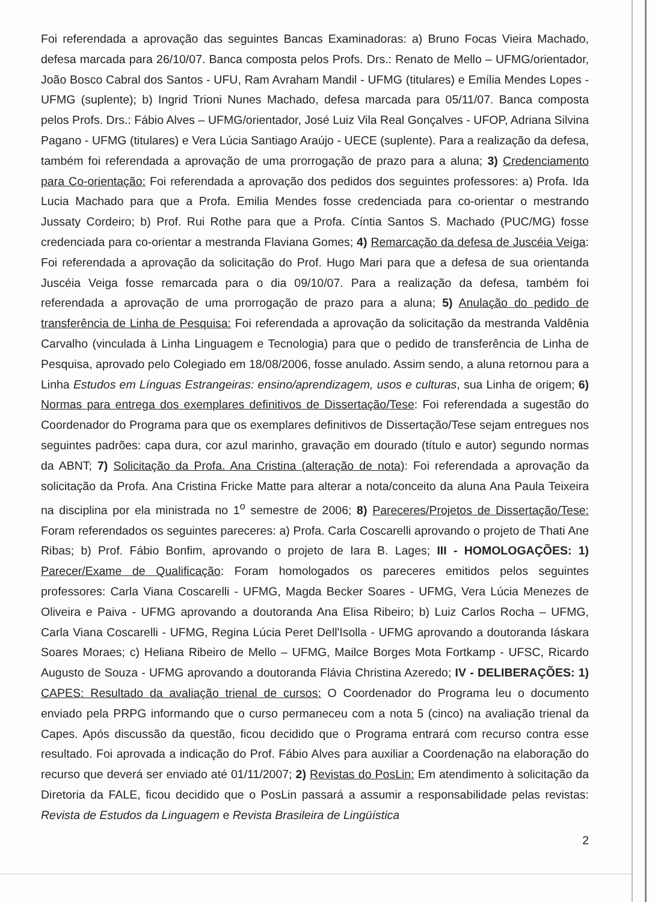Foi referendada a aprovação das seguintes Bancas Examinadoras: a) Bruno Focas Vieira Machado, defesa marcada para 26/10/07. Banca composta pelos Profs. Drs.: Renato de Mello – UFMG/orientador, João Bosco Cabral dos Santos - UFU, Ram Avraham Mandil - UFMG (titulares) e Emília Mendes Lopes - UFMG (suplente); b) Ingrid Trioni Nunes Machado, defesa marcada para 05/11/07. Banca composta pelos Profs. Drs.: Fábio Alves – UFMG/orientador, José Luiz Vila Real Gonçalves - UFOP, Adriana Silvina Pagano - UFMG (titulares) e Vera Lúcia Santiago Araújo - UECE (suplente). Para a realização da defesa, também foi referendada a aprovação de uma prorrogação de prazo para a aluna; 3) Credenciamento para Co-orientação: Foi referendada a aprovação dos pedidos dos seguintes professores: a) Profa. Ida Lucia Machado para que a Profa. Emilia Mendes fosse credenciada para co-orientar o mestrando Jussaty Cordeiro; b) Prof. Rui Rothe para que a Profa. Cíntia Santos S. Machado (PUC/MG) fosse credenciada para co-orientar a mestranda Flaviana Gomes; 4) Remarcação da defesa de Juscéia Veiga: Foi referendada a aprovação da solicitação do Prof. Hugo Mari para que a defesa de sua orientanda Juscéia Veiga fosse remarcada para o dia 09/10/07. Para a realização da defesa, também foi referendada a aprovação de uma prorrogação de prazo para a aluna; 5) Anulação do pedido de transferência de Linha de Pesquisa: Foi referendada a aprovação da solicitação da mestranda Valdênia Carvalho (vinculada à Linha Linguagem e Tecnologia) para que o pedido de transferência de Linha de Pesquisa, aprovado pelo Colegiado em 18/08/2006, fosse anulado. Assim sendo, a aluna retornou para a Linha Estudos em Línguas Estrangeiras: ensino/aprendizagem, usos e culturas, sua Linha de origem; 6) Normas para entrega dos exemplares definitivos de Dissertação/Tese: Foi referendada a sugestão do Coordenador do Programa para que os exemplares definitivos de Dissertação/Tese sejam entregues nos seguintes padrões: capa dura, cor azul marinho, gravação em dourado (título e autor) segundo normas da ABNT; 7) Solicitação da Profa. Ana Cristina (alteração de nota): Foi referendada a aprovação da solicitação da Profa. Ana Cristina Fricke Matte para alterar a nota/conceito da aluna Ana Paula Teixeira na disciplina por ela ministrada no 1<sup>o</sup> semestre de 2006; 8) Pareceres/Projetos de Dissertação/Tese: Foram referendados os seguintes pareceres: a) Profa. Carla Coscarelli aprovando o projeto de Thati Ane Ribas; b) Prof. Fábio Bonfim, aprovando o projeto de Iara B. Lages; III - HOMOLOGAÇÕES: 1) Parecer/Exame de Qualificação: Foram homologados os pareceres emitidos pelos seguintes professores: Carla Viana Coscarelli - UFMG, Magda Becker Soares - UFMG, Vera Lúcia Menezes de Oliveira e Paiva - UFMG aprovando a doutoranda Ana Elisa Ribeiro; b) Luiz Carlos Rocha – UFMG, Carla Viana Coscarelli - UFMG, Regina Lúcia Peret Dell'Isolla - UFMG aprovando a doutoranda Iáskara Soares Moraes; c) Heliana Ribeiro de Mello – UFMG, Mailce Borges Mota Fortkamp - UFSC, Ricardo Augusto de Souza - UFMG aprovando a doutoranda Flávia Christina Azeredo; IV - DELIBERAÇÕES: 1) CAPES: Resultado da avaliação trienal de cursos: O Coordenador do Programa leu o documento enviado pela PRPG informando que o curso permaneceu com a nota 5 (cinco) na avaliação trienal da Capes. Após discussão da questão, ficou decidido que o Programa entrará com recurso contra esse resultado. Foi aprovada a indicação do Prof. Fábio Alves para auxiliar a Coordenação na elaboração do recurso que deverá ser enviado até 01/11/2007; 2) Revistas do PosLin: Em atendimento à solicitação da Diretoria da FALE, ficou decidido que o PosLin passará a assumir a responsabilidade pelas revistas: Revista de Estudos da Linguagem e Revista Brasileira de Lingüística
2